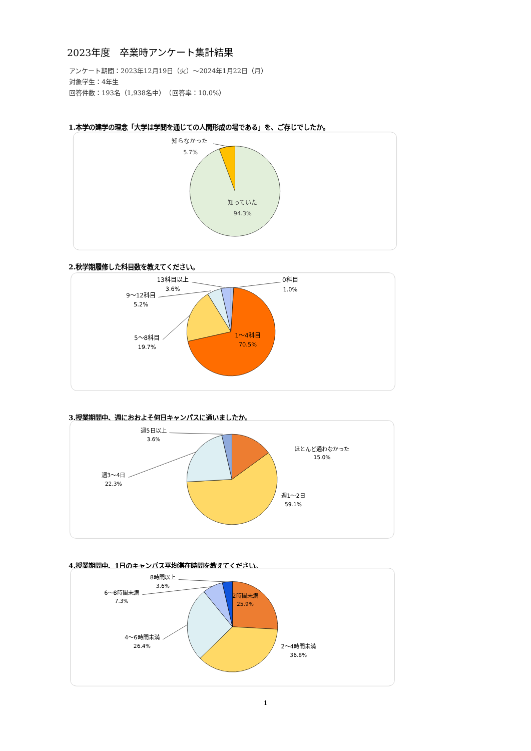2023年度　卒業時アンケート集計結果
アンケート期間：2023年12月19日（火）～2024年1月22日（月）
対象学生：4年生
回答件数：193名（1,938名中）　（回答率：10.0%）
1.本学の建学の理念「大学は学問を通じての人間形成の場である」を、ご存じでしたか。
知らなかった
5.7%
知っていた
94.3%
2.秋学期履修した科目数を教えてください。
13科目以上
3.6%
9～12科目
5.2%
5～8科目
19.7%
0科目
1.0%
1～4科目
70.5%
3.授業期間中、週におおよそ何日キャンパスに通いましたか。
週5日以上
3.6%
週3～4日
22.3%
ほとんど通わなかった
15.0%
週1～2日
59.1%
4.授業期間中、1日のキャンパス平均滞在時間を教えてください。
8時間以上
3.6%
6～8時間未満
7.3%
4～6時間未満
26.4%
2時間未満
25.9%
2～4時間未満
36.8%
1